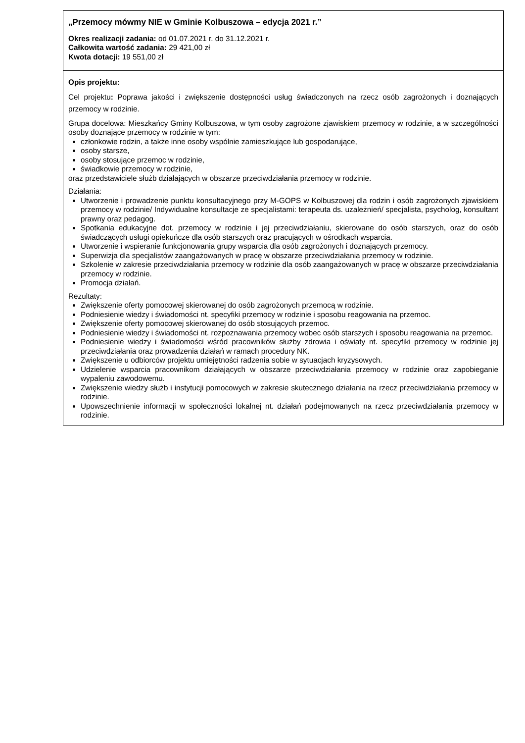| „Przemocy mówmy NIE w Gminie Kolbuszowa – edycja 2021 r.” Okres realizacji zadania: od 01.07.2021 r. do 31.12.2021 r. Całkowita wartość zadania: 29 421,00 zł Kwota dotacji: 19 551,00 zł |
| Opis projektu: Cel projektu : Poprawa jakości i zwiększenie dostępności usług świadczonych na rzecz osób zagrożonych i doznających przemocy w rodzinie. Grupa docelowa: Mieszkańcy Gminy Kolbuszowa, w tym osoby zagrożone zjawiskiem przemocy w rodzinie, a w szczególności osoby doznające przemocy w rodzinie w tym: członkowie rodzin, a także inne osoby wspólnie zamieszkujące lub gospodarujące, osoby starsze, osoby stosujące przemoc w rodzinie, świadkowie przemocy w rodzinie, oraz przedstawiciele służb działających w obszarze przeciwdziałania przemocy w rodzinie. Działania: Utworzenie i prowadzenie punktu konsultacyjnego przy M-GOPS w Kolbuszowej dla rodzin i osób zagrożonych zjawiskiem przemocy w rodzinie/ Indywidualne konsultacje ze specjalistami: terapeuta ds. uzależnień/ specjalista, psycholog, konsultant prawny oraz pedagog. Spotkania edukacyjne dot. przemocy w rodzinie i jej przeciwdziałaniu, skierowane do osób starszych, oraz do osób świadczących usługi opiekuńcze dla osób starszych oraz pracujących w ośrodkach wsparcia. Utworzenie i wspieranie funkcjonowania grupy wsparcia dla osób zagrożonych i doznających przemocy. Superwizja dla specjalistów zaangażowanych w pracę w obszarze przeciwdziałania przemocy w rodzinie. Szkolenie w zakresie przeciwdziałania przemocy w rodzinie dla osób zaangażowanych w pracę w obszarze przeciwdziałania przemocy w rodzinie. Promocja działań. Rezultaty: Zwiększenie oferty pomocowej skierowanej do osób zagrożonych przemocą w rodzinie. Podniesienie wiedzy i świadomości nt. specyfiki przemocy w rodzinie i sposobu reagowania na przemoc. Zwiększenie oferty pomocowej skierowanej do osób stosujących przemoc. Podniesienie wiedzy i świadomości nt. rozpoznawania przemocy wobec osób starszych i sposobu reagowania na przemoc. Podniesienie wiedzy i świadomości wśród pracowników służby zdrowia i oświaty nt. specyfiki przemocy w rodzinie jej przeciwdziałania oraz prowadzenia działań w ramach procedury NK. Zwiększenie u odbiorców projektu umiejętności radzenia sobie w sytuacjach kryzysowych. Udzielenie wsparcia pracownikom działających w obszarze przeciwdziałania przemocy w rodzinie oraz zapobieganie wypaleniu zawodowemu. Zwiększenie wiedzy służb i instytucji pomocowych w zakresie skutecznego działania na rzecz przeciwdziałania przemocy w rodzinie. Upowszechnienie informacji w społeczności lokalnej nt. działań podejmowanych na rzecz przeciwdziałania przemocy w rodzinie. |